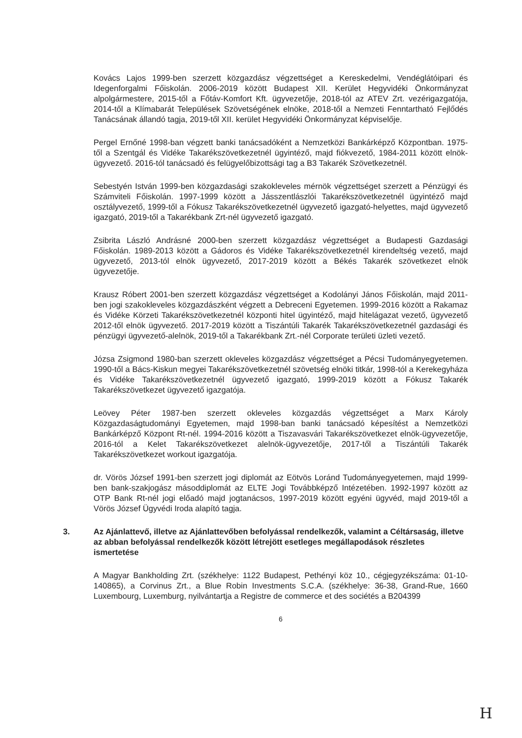Kovács Lajos 1999-ben szerzett közgazdász végzettséget a Kereskedelmi, Vendéglátóipari és Idegenforgalmi Főiskolán. 2006-2019 között Budapest XII. Kerület Hegyvidéki Önkormányzat alpolgármestere, 2015-től a Főtáv-Komfort Kft. ügyvezetője, 2018-tól az ATEV Zrt. vezérigazgatója, 2014-től a Klímabarát Települések Szövetségének elnöke, 2018-től a Nemzeti Fenntartható Fejlődés Tanácsának állandó tagja, 2019-től XII. kerület Hegyvidéki Önkormányzat képviselője.
Pergel Ernőné 1998-ban végzett banki tanácsadóként a Nemzetközi Bankárképző Központban. 1975-től a Szentgál és Vidéke Takarékszövetkezetnél ügyintéző, majd fiókvezető, 1984-2011 között elnök-ügyvezető. 2016-tól tanácsadó és felügyelőbizottsági tag a B3 Takarék Szövetkezetnél.
Sebestyén István 1999-ben közgazdasági szakokleveles mérnök végzettséget szerzett a Pénzügyi és Számviteli Főiskolán. 1997-1999 között a Jásszentlászlói Takarékszövetkezetnél ügyintéző majd osztályvezető, 1999-től a Fókusz Takarékszövetkezetnél ügyvezető igazgató-helyettes, majd ügyvezető igazgató, 2019-től a Takarékbank Zrt-nél ügyvezető igazgató.
Zsibrita László Andrásné 2000-ben szerzett közgazdász végzettséget a Budapesti Gazdasági Főiskolán. 1989-2013 között a Gádoros és Vidéke Takarékszövetkezetnél kirendeltség vezető, majd ügyvezető, 2013-tól elnök ügyvezető, 2017-2019 között a Békés Takarék szövetkezet elnök ügyvezetője.
Krausz Róbert 2001-ben szerzett közgazdász végzettséget a Kodolányi János Főiskolán, majd 2011-ben jogi szakokleveles közgazdászként végzett a Debreceni Egyetemen. 1999-2016 között a Rakamaz és Vidéke Körzeti Takarékszövetkezetnél központi hitel ügyintéző, majd hitelágazat vezető, ügyvezető 2012-től elnök ügyvezető. 2017-2019 között a Tiszántúli Takarék Takarékszövetkezetnél gazdasági és pénzügyi ügyvezető-alelnök, 2019-től a Takarékbank Zrt.-nél Corporate területi üzleti vezető.
Józsa Zsigmond 1980-ban szerzett okleveles közgazdász végzettséget a Pécsi Tudományegyetemen. 1990-től a Bács-Kiskun megyei Takarékszövetkezetnél szövetség elnöki titkár, 1998-tól a Kerekegyháza és Vidéke Takarékszövetkezetnél ügyvezető igazgató, 1999-2019 között a Fókusz Takarék Takarékszövetkezet ügyvezető igazgatója.
Leövey Péter 1987-ben szerzett okleveles közgazdás végzettséget a Marx Károly Közgazdaságtudományi Egyetemen, majd 1998-ban banki tanácsadó képesítést a Nemzetközi Bankárképző Központ Rt-nél. 1994-2016 között a Tiszavasvári Takarékszövetkezet elnök-ügyvezetője, 2016-tól a Kelet Takarékszövetkezet alelnök-ügyvezetője, 2017-től a Tiszántúli Takarék Takarékszövetkezet workout igazgatója.
dr. Vörös József 1991-ben szerzett jogi diplomát az Eötvös Loránd Tudományegyetemen, majd 1999-ben bank-szakjogász másoddiplomát az ELTE Jogi Továbbképző Intézetében. 1992-1997 között az OTP Bank Rt-nél jogi előadó majd jogtanácsos, 1997-2019 között egyéni ügyvéd, majd 2019-től a Vörös József Ügyvédi Iroda alapító tagja.
3. Az Ajánlattevő, illetve az Ajánlattevőben befolyással rendelkezők, valamint a Céltársaság, illetve az abban befolyással rendelkezők között létrejött esetleges megállapodások részletes ismertetése
A Magyar Bankholding Zrt. (székhelye: 1122 Budapest, Pethényi köz 10., cégjegyzékszáma: 01-10-140865), a Corvinus Zrt., a Blue Robin Investments S.C.A. (székhelye: 36-38, Grand-Rue, 1660 Luxembourg, Luxemburg, nyilvántartja a Registre de commerce et des sociétés a B204399
6
H